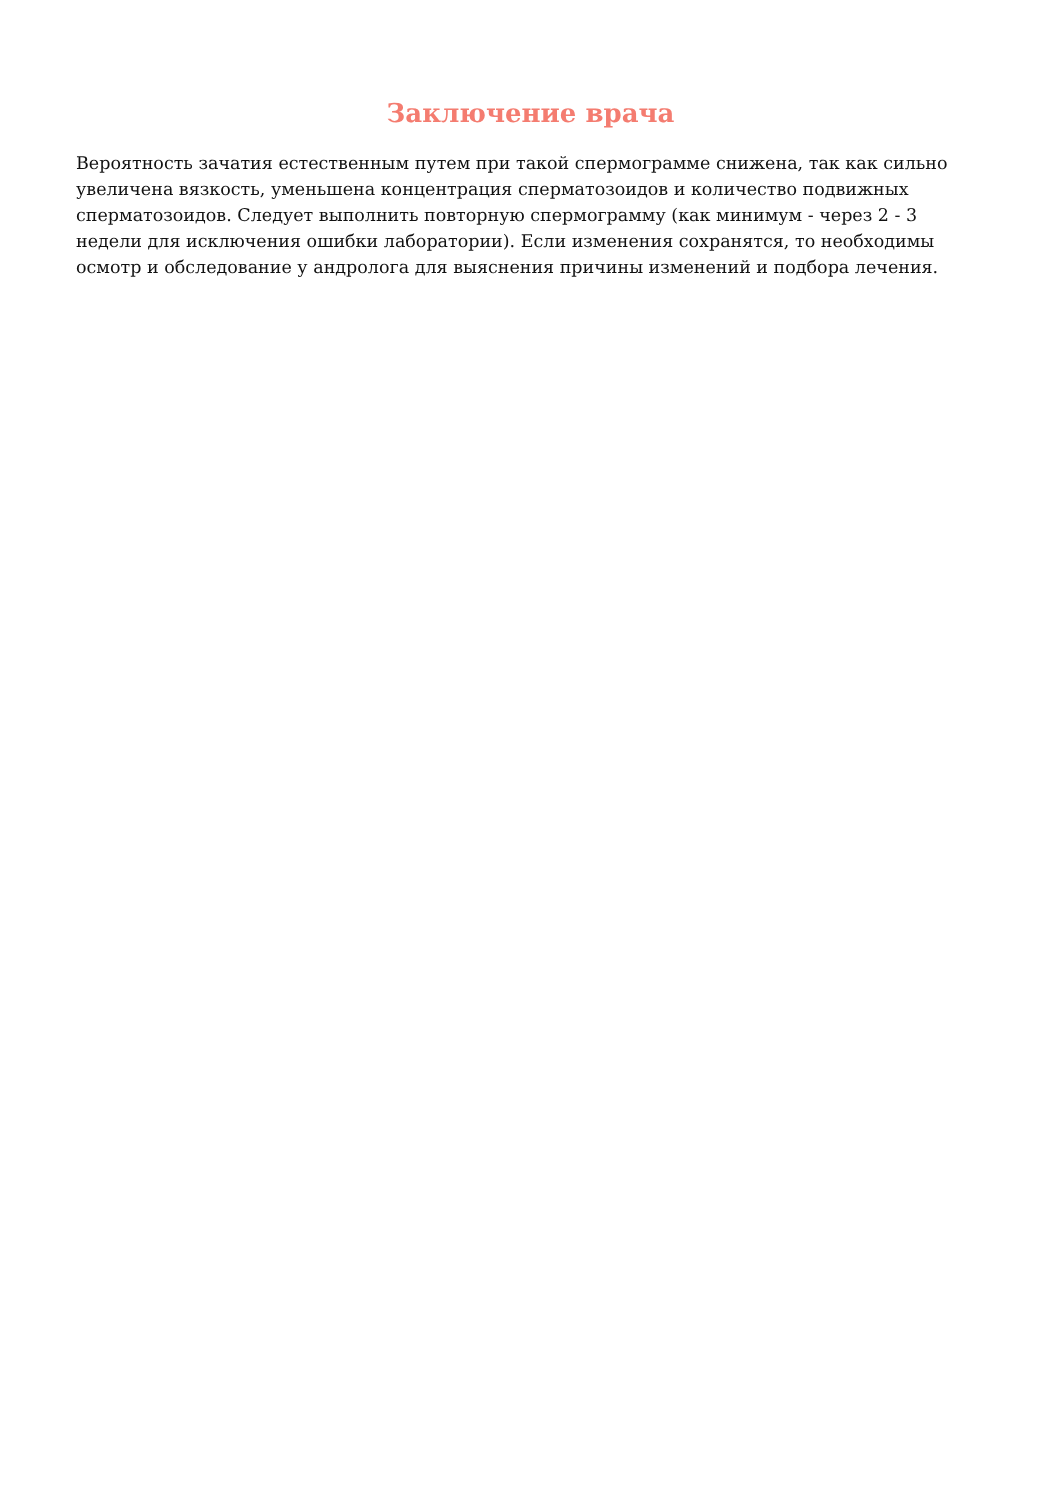Заключение врача
Вероятность зачатия естественным путем при такой спермограмме снижена, так как сильно увеличена вязкость, уменьшена концентрация сперматозоидов и количество подвижных сперматозоидов. Следует выполнить повторную спермограмму (как минимум - через 2 - 3 недели для исключения ошибки лаборатории). Если изменения сохранятся, то необходимы осмотр и обследование у андролога для выяснения причины изменений и подбора лечения.